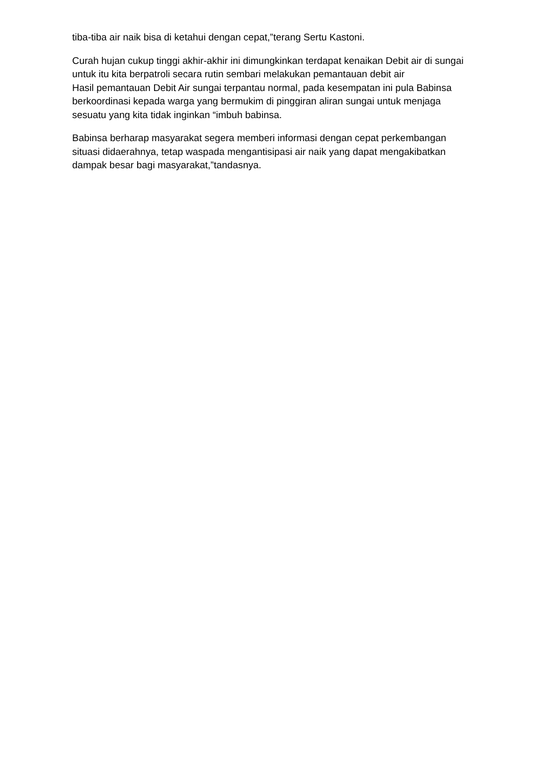tiba-tiba air naik bisa di ketahui dengan cepat,”terang Sertu Kastoni.
Curah hujan cukup tinggi akhir-akhir ini dimungkinkan terdapat kenaikan Debit air di sungai untuk itu kita berpatroli secara rutin sembari melakukan pemantauan debit air
Hasil pemantauan Debit Air sungai terpantau normal, pada kesempatan ini pula Babinsa berkoordinasi kepada warga yang bermukim di pinggiran aliran sungai untuk menjaga sesuatu yang kita tidak inginkan “imbuh babinsa.
Babinsa berharap masyarakat segera memberi informasi dengan cepat perkembangan situasi didaerahnya, tetap waspada mengantisipasi air naik yang dapat mengakibatkan dampak besar bagi masyarakat,”tandasnya.